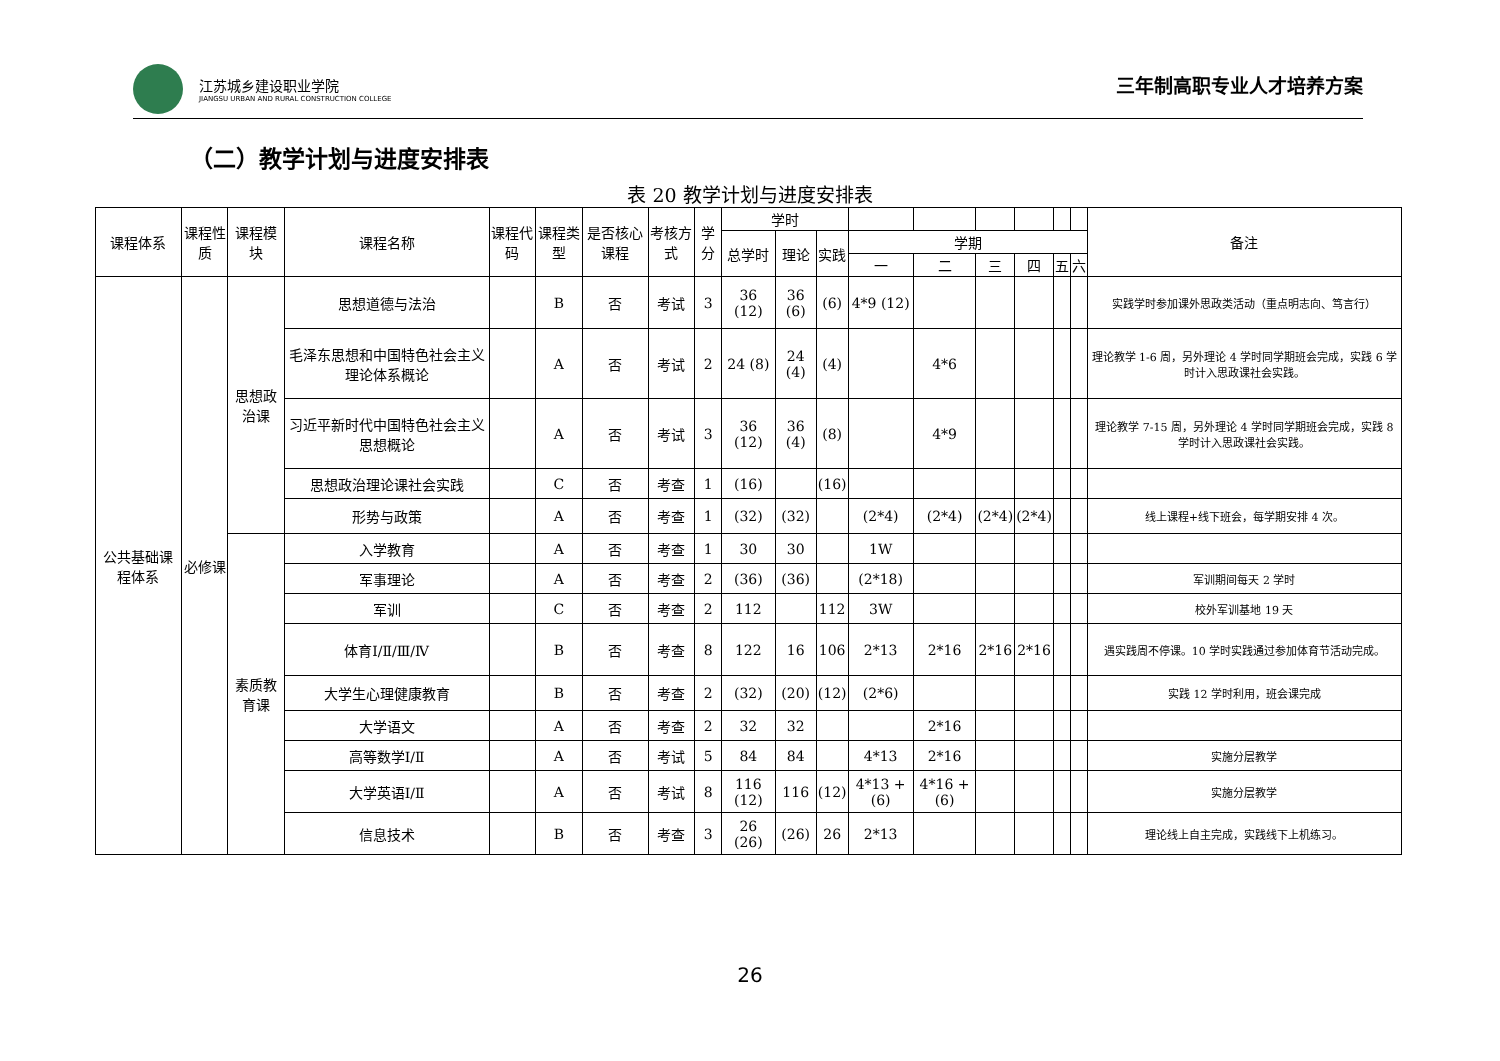江苏城乡建设职业学院
JIANGSU URBAN AND RURAL CONSTRUCTION COLLEGE
三年制高职专业人才培养方案
（二）教学计划与进度安排表
表 20 教学计划与进度安排表
| 课程体系 | 课程性质 | 课程模块 | 课程名称 | 课程代码 | 课程类型 | 是否核心课程 | 考核方式 | 学分 | 学时 | | | | | | | | | 备注 |
| --- | --- | --- | --- | --- | --- | --- | --- | --- | --- | --- | --- | --- | --- | --- | --- | --- | --- | --- |
| | | | | | | | | | 总学时 | 理论 | 实践 | 学期 | | | | | | |
| | | | | | | | | | | | | 一 | 二 | 三 | 四 | 五 | 六 | |
| 公共基础课程体系 | 必修课 | 思想政治课 | 思想道德与法治 | | B | 否 | 考试 | 3 | 36 (12) | 36 (6) | (6) | 4*9 (12) | | | | | | 实践学时参加课外思政类活动（重点明志向、笃言行） |
| | | | 毛泽东思想和中国特色社会主义理论体系概论 | | A | 否 | 考试 | 2 | 24 (8) | 24 (4) | (4) | | 4*6 | | | | | 理论教学 1-6 周，另外理论 4 学时同学期班会完成，实践 6 学时计入思政课社会实践。 |
| | | | 习近平新时代中国特色社会主义思想概论 | | A | 否 | 考试 | 3 | 36 (12) | 36 (4) | (8) | | 4*9 | | | | | 理论教学 7-15 周，另外理论 4 学时同学期班会完成，实践 8 学时计入思政课社会实践。 |
| | | | 思想政治理论课社会实践 | | C | 否 | 考查 | 1 | (16) | | (16) | | | | | | | |
| | | | 形势与政策 | | A | 否 | 考查 | 1 | (32) | (32) | | (2*4) | (2*4) | (2*4) | (2*4) | | | 线上课程+线下班会，每学期安排 4 次。 |
| | | 素质教育课 | 入学教育 | | A | 否 | 考查 | 1 | 30 | 30 | | 1W | | | | | | |
| | | | 军事理论 | | A | 否 | 考查 | 2 | (36) | (36) | | (2*18) | | | | | | 军训期间每天 2 学时 |
| | | | 军训 | | C | 否 | 考查 | 2 | 112 | | 112 | 3W | | | | | | 校外军训基地 19 天 |
| | | | 体育Ⅰ/Ⅱ/Ⅲ/Ⅳ | | B | 否 | 考查 | 8 | 122 | 16 | 106 | 2*13 | 2*16 | 2*16 | 2*16 | | | 遇实践周不停课。10 学时实践通过参加体育节活动完成。 |
| | | | 大学生心理健康教育 | | B | 否 | 考查 | 2 | (32) | (20) | (12) | (2*6) | | | | | | 实践 12 学时利用，班会课完成 |
| | | | 大学语文 | | A | 否 | 考查 | 2 | 32 | 32 | | | 2*16 | | | | | |
| | | | 高等数学Ⅰ/Ⅱ | | A | 否 | 考试 | 5 | 84 | 84 | | 4*13 | 2*16 | | | | | 实施分层教学 |
| | | | 大学英语Ⅰ/Ⅱ | | A | 否 | 考试 | 8 | 116 (12) | 116 | (12) | 4*13 +(6) | 4*16 +(6) | | | | | 实施分层教学 |
| | | | 信息技术 | | B | 否 | 考查 | 3 | 26 (26) | (26) | 26 | 2*13 | | | | | | 理论线上自主完成，实践线下上机练习。 |
26